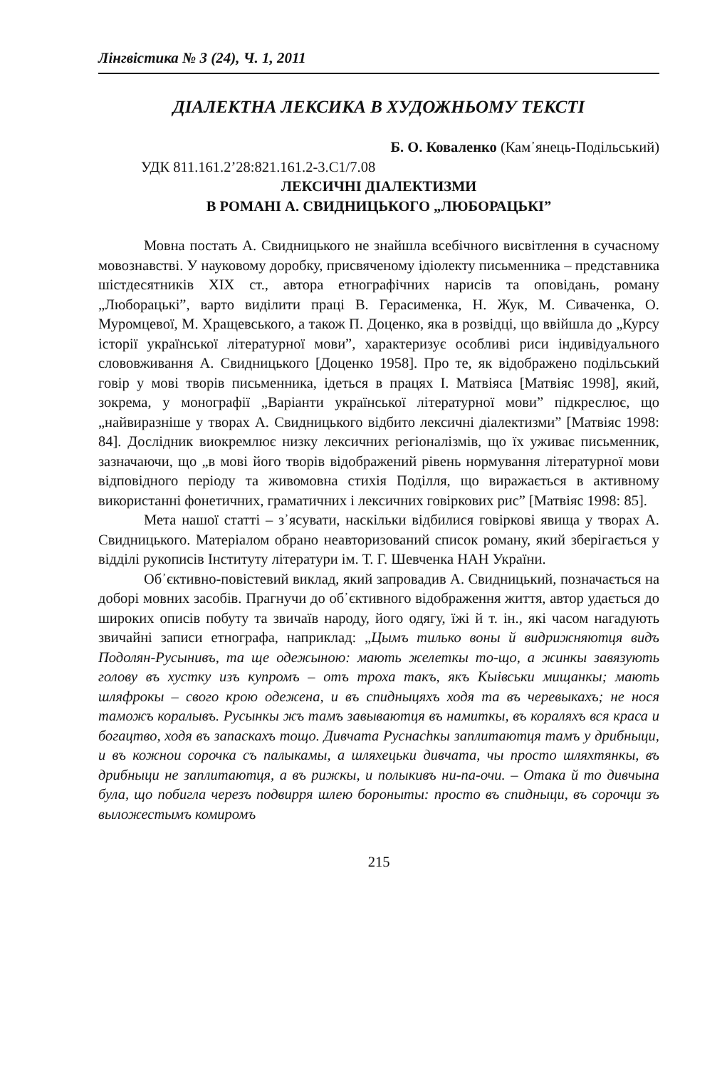Лінгвістика № 3 (24), Ч. 1, 2011
ДІАЛЕКТНА ЛЕКСИКА В ХУДОЖНЬОМУ ТЕКСТІ
Б. О. Коваленко (Кам᾽янець-Подільський)
УДК 811.161.2’28:821.161.2-3.С1/7.08
ЛЕКСИЧНІ ДІАЛЕКТИЗМИ
В РОМАНІ А. СВИДНИЦЬКОГО „ЛЮБОРАЦЬКІ”
Мовна постать А. Свидницького не знайшла всебічного висвітлення в сучасному мовознавстві. У науковому доробку, присвяченому ідіолекту письменника – представника шістдесятників XIX ст., автора етнографічних нарисів та оповідань, роману „Люборацькі”, варто виділити праці В. Герасименка, Н. Жук, М. Сиваченка, О. Муромцевої, М. Хращевського, а також П. Доценко, яка в розвідці, що ввійшла до „Курсу історії української літературної мови”, характеризує особливі риси індивідуального слововживання А. Свидницького [Доценко 1958]. Про те, як відображено подільський говір у мові творів письменника, ідеться в працях І. Матвіяса [Матвіяс 1998], який, зокрема, у монографії „Варіанти української літературної мови” підкреслює, що „найвиразніше у творах А. Свидницького відбито лексичні діалектизми” [Матвіяс 1998: 84]. Дослідник виокремлює низку лексичних регіоналізмів, що їх уживає письменник, зазначаючи, що „в мові його творів відображений рівень нормування літературної мови відповідного періоду та живомовна стихія Поділля, що виражається в активному використанні фонетичних, граматичних і лексичних говіркових рис” [Матвіяс 1998: 85].
Мета нашої статті – з᾽ясувати, наскільки відбилися говіркові явища у творах А. Свидницького. Матеріалом обрано неавторизований список роману, який зберігається у відділі рукописів Інституту літератури ім. Т. Г. Шевченка НАН України.
Об᾽єктивно-повістевий виклад, який запровадив А. Свидницький, позначається на доборі мовних засобів. Прагнучи до об᾽єктивного відображення життя, автор удається до широких описів побуту та звичаїв народу, його одягу, їжі й т. ін., які часом нагадують звичайні записи етнографа, наприклад: „Цымъ тилько воны й видрижняютця видъ Подолян-Русынивъ, та ще одежыною: мають желеткы то-що, а жинкы завязують голову въ хустку изъ купромъ – отъ троха такъ, якъ Кыівськи мищанкы; мають шляфрокы – свого крою одежена, и въ спидныцяхъ ходя та въ черевыкахъ; не нося таможъ коралывъ. Русынкы жъ тамъ завываютця въ намиткы, въ кораляхъ вся краса и богацтво, ходя въ запаскахъ тощо. Дивчата Руснаchкы заплитаютця тамъ у дрибныци, и въ кожнои сорочка съ палыкамы, а шляхецьки дивчата, чы просто шляхтянкы, въ дрибныци не заплитаютця, а въ рижкы, и полыкивъ ни-па-очи. – Отака й то дивчына була, що побигла черезъ подвирря шлею бороныты: просто въ спидныци, въ сорочци зъ выложестымъ комиромъ
215